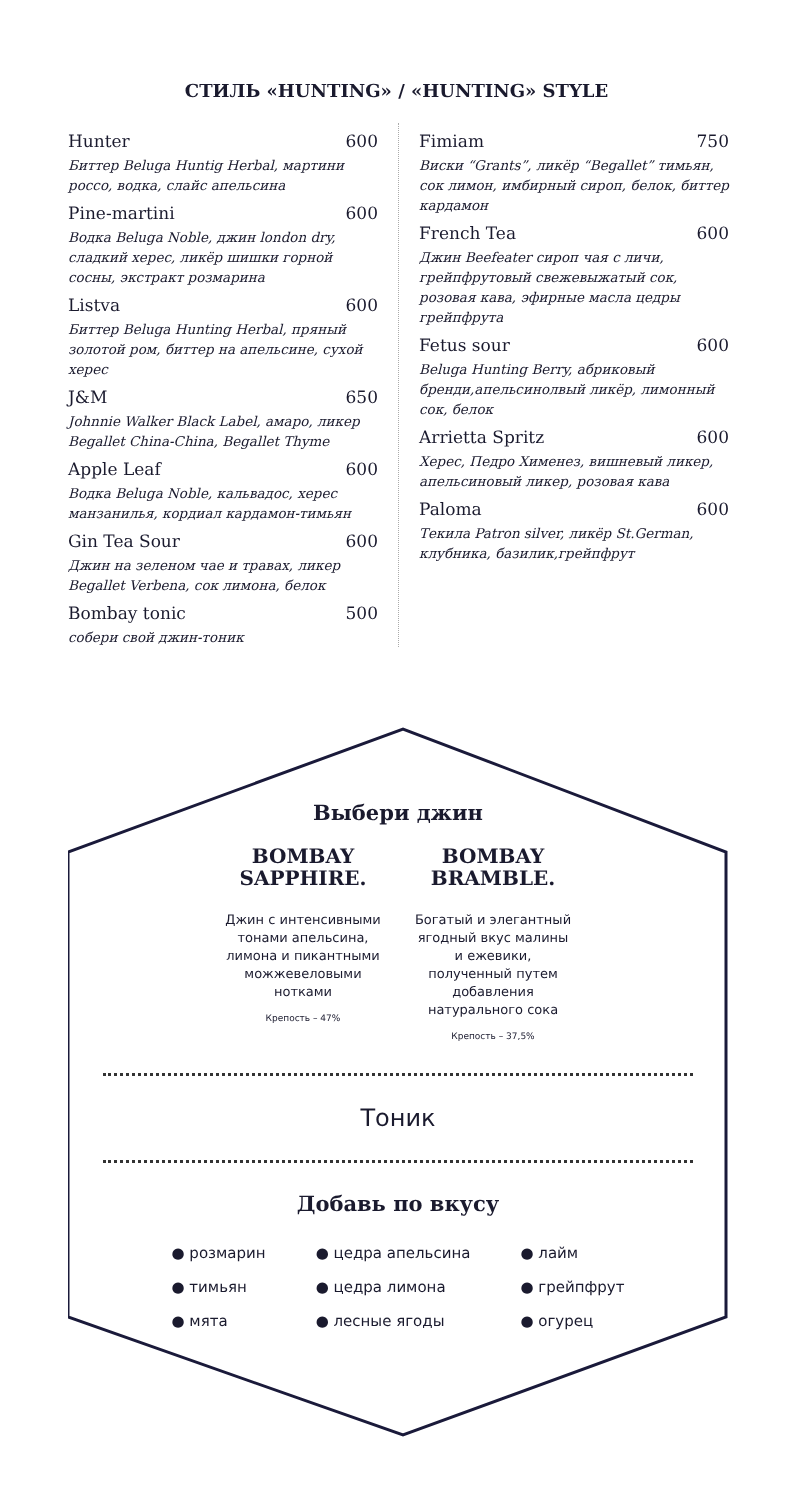СТИЛЬ «HUNTING» / «HUNTING» STYLE
Hunter 600
Биттер Beluga Huntig Herbal, мартини россо, водка, слайс апельсина
Pine-martini 600
Водка Beluga Noble, джин london dry, сладкий херес, ликёр шишки горной сосны, экстракт розмарина
Listva 600
Биттер Beluga Hunting Herbal, пряный золотой ром, биттер на апельсине, сухой херес
J&M 650
Johnnie Walker Black Label, амаро, ликер Begallet China-China, Begallet Thyme
Apple Leaf 600
Водка Beluga Noble, кальвадос, херес манзанилья, кордиал кардамон-тимьян
Gin Tea Sour 600
Джин на зеленом чае и травах, ликер Begallet Verbena, сок лимона, белок
Bombay tonic 500
собери свой джин-тоник
Fimiam 750
Виски “Grants”, ликёр “Begallet” тимьян, сок лимон, имбирный сироп, белок, биттер кардамон
French Tea 600
Джин Beefeater сироп чая с личи, грейпфрутовый свежевыжатый сок, розовая кава, эфирные масла цедры грейпфрута
Fetus sour 600
Beluga Hunting Berry, абриковый бренди,апельсинолвый ликёр, лимонный сок, белок
Arrietta Spritz 600
Херес, Педро Хименез, вишневый ликер, апельсиновый ликер, розовая кава
Paloma 600
Текила Patron silver, ликёр St.German, клубника, базилик,грейпфрут
Выбери джин
BOMBAY
SAPPHIRE.
Джин с интенсивными тонами апельсина, лимона и пикантными можжевеловыми нотками
Крепость – 47%
BOMBAY
BRAMBLE.
Богатый и элегантный ягодный вкус малины и ежевики, полученный путем добавления натурального сока
Крепость – 37,5%
Тоник
Добавь по вкусу
● розмарин
● тимьян
● мята
● цедра апельсина
● цедра лимона
● лесные ягоды
● лайм
● грейпфрут
● огурец